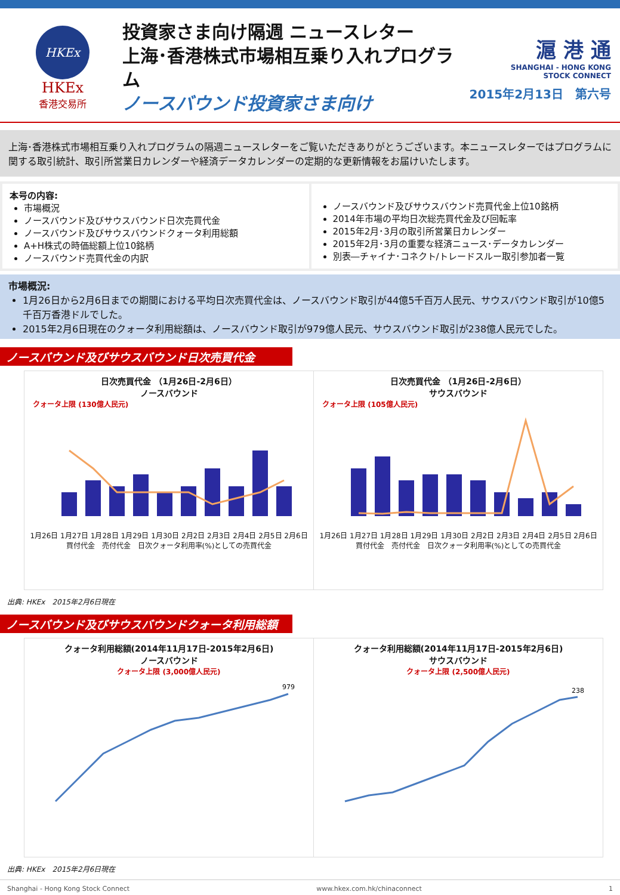HKEx
HKEx
香港交易所
投資家さま向け隔週 ニュースレター
上海･香港株式市場相互乗り入れプログラム
ノースバウンド投資家さま向け
滬 港 通
SHANGHAI - HONG KONG
STOCK CONNECT
2015年2月13日　第六号
上海･香港株式市場相互乗り入れプログラムの隔週ニュースレターをご覧いただきありがとうございます。本ニュースレターではプログラムに関する取引統計、取引所営業日カレンダーや経済データカレンダーの定期的な更新情報をお届けいたします。
本号の内容:
市場概況
ノースバウンド及びサウスバウンド日次売買代金
ノースバウンド及びサウスバウンドクォータ利用総額
A+H株式の時価総額上位10銘柄
ノースバウンド売買代金の内訳
ノースバウンド及びサウスバウンド売買代金上位10銘柄
2014年市場の平均日次総売買代金及び回転率
2015年2月･3月の取引所営業日カレンダー
2015年2月･3月の重要な経済ニュース･データカレンダー
別表―チャイナ･コネクト/トレードスルー取引参加者一覧
市場概況:
1月26日から2月6日までの期間における平均日次売買代金は、ノースバウンド取引が44億5千百万人民元、サウスバウンド取引が10億5千百万香港ドルでした。
2015年2月6日現在のクォータ利用総額は、ノースバウンド取引が979億人民元、サウスバウンド取引が238億人民元でした。
ノースバウンド及びサウスバウンド日次売買代金
日次売買代金 （1月26日-2月6日）
ノースバウンド
クォータ上限 (130億人民元)
1月26日 1月27日 1月28日 1月29日 1月30日 2月2日 2月3日 2月4日 2月5日 2月6日
買付代金　売付代金　日次クォータ利用率(%)としての売買代金
日次売買代金 （1月26日-2月6日）
サウスバウンド
クォータ上限 (105億人民元)
1月26日 1月27日 1月28日 1月29日 1月30日 2月2日 2月3日 2月4日 2月5日 2月6日
買付代金　売付代金　日次クォータ利用率(%)としての売買代金
出典: HKEx　2015年2月6日現在
ノースバウンド及びサウスバウンドクォータ利用総額
クォータ利用総額(2014年11月17日-2015年2月6日)
ノースバウンド
クォータ上限 (3,000億人民元)
979
クォータ利用総額(2014年11月17日-2015年2月6日)
サウスバウンド
クォータ上限 (2,500億人民元)
238
出典: HKEx　2015年2月6日現在
Shanghai - Hong Kong Stock Connect www.hkex.com.hk/chinaconnect 1